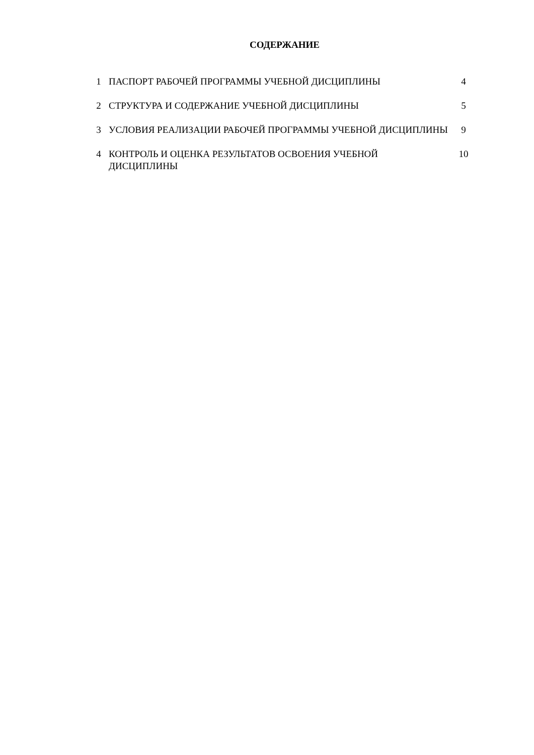СОДЕРЖАНИЕ
| 1 | ПАСПОРТ РАБОЧЕЙ ПРОГРАММЫ УЧЕБНОЙ ДИСЦИПЛИНЫ | 4 |
| 2 | СТРУКТУРА И СОДЕРЖАНИЕ УЧЕБНОЙ ДИСЦИПЛИНЫ | 5 |
| 3 | УСЛОВИЯ РЕАЛИЗАЦИИ РАБОЧЕЙ ПРОГРАММЫ УЧЕБНОЙ ДИСЦИПЛИНЫ | 9 |
| 4 | КОНТРОЛЬ И ОЦЕНКА РЕЗУЛЬТАТОВ ОСВОЕНИЯ УЧЕБНОЙ ДИСЦИПЛИНЫ | 10 |